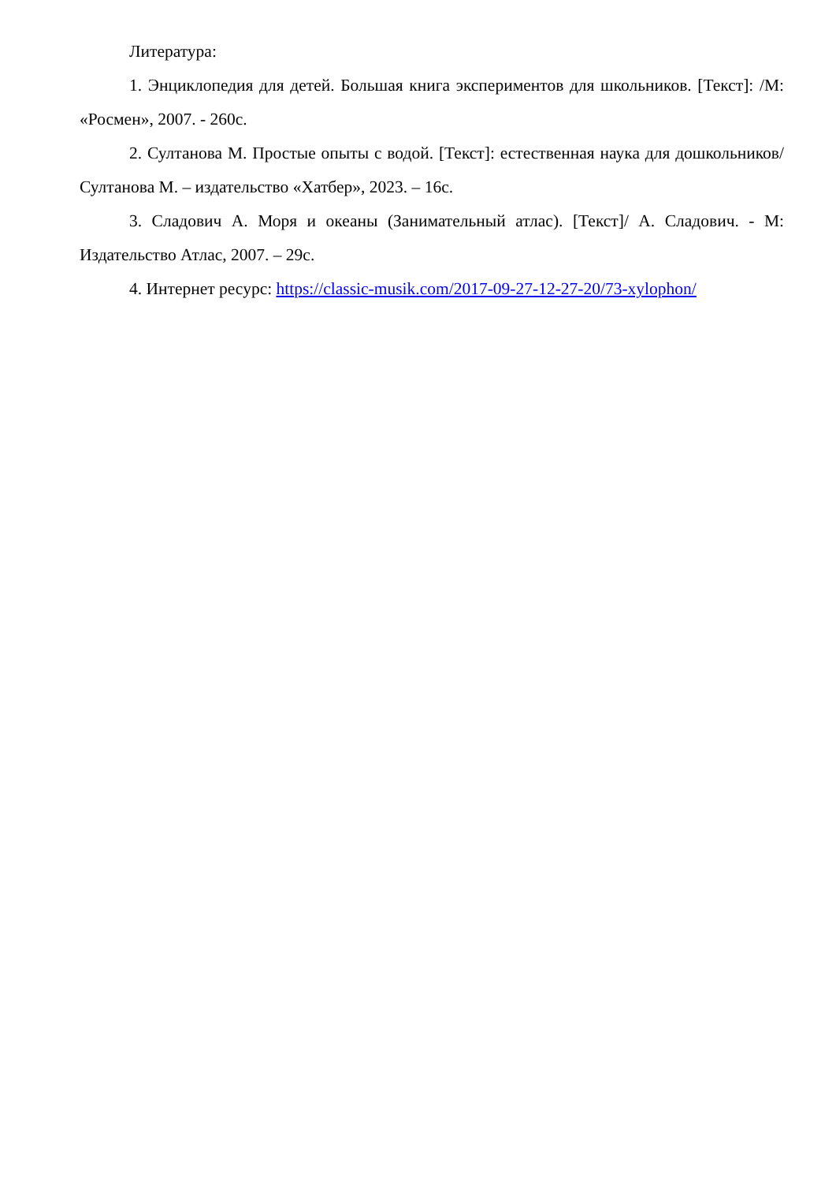Литература:
1. Энциклопедия для детей. Большая книга экспериментов для школьников. [Текст]: /М: «Росмен», 2007. - 260с.
2. Султанова М. Простые опыты с водой. [Текст]: естественная наука для дошкольников/Султанова М. – издательство «Хатбер», 2023. – 16с.
3. Сладович А. Моря и океаны (Занимательный атлас). [Текст]/ А. Сладович. - М: Издательство Атлас, 2007. – 29с.
4. Интернет ресурс: https://classic-musik.com/2017-09-27-12-27-20/73-xylophon/